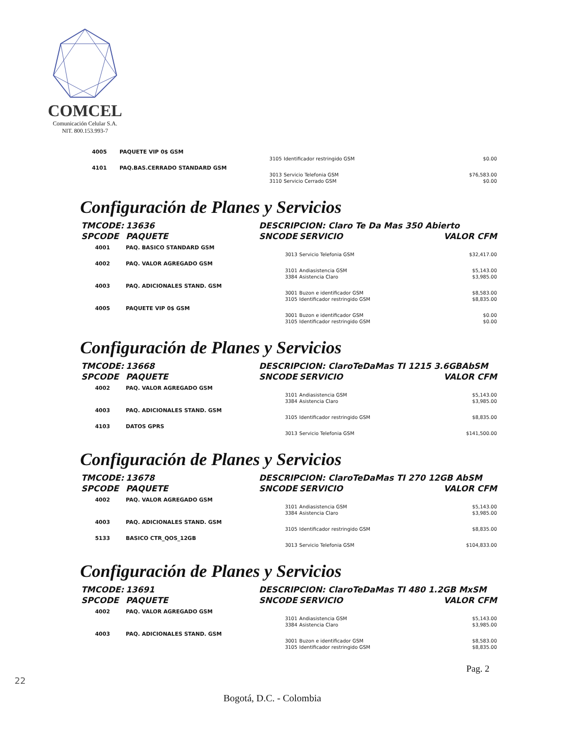COMCEL
Comunicación Celular S.A.
NIT. 800.153.993-7
| 4005 | PAQUETE VIP 0$ GSM | | | |
| | | 3105 | Identificador restringido GSM | $0.00 |
| 4101 | PAQ.BAS.CERRADO STANDARD GSM | | | |
| | | 3013 | Servicio Telefonia GSM | $76,583.00 |
| | | 3110 | Servicio Cerrado GSM | $0.00 |
Configuración de Planes y Servicios
| TMCODE: | 13636 | DESCRIPCION: Claro Te Da Mas 350 Abierto | | |
| SPCODE | PAQUETE | SNCODE | SERVICIO | VALOR CFM |
| 4001 | PAQ. BASICO STANDARD GSM | | | |
| | | 3013 | Servicio Telefonia GSM | $32,417.00 |
| 4002 | PAQ. VALOR AGREGADO GSM | | | |
| | | 3101 | Andiasistencia GSM | $5,143.00 |
| | | 3384 | Asistencia Claro | $3,985.00 |
| 4003 | PAQ. ADICIONALES STAND. GSM | | | |
| | | 3001 | Buzon e identificador GSM | $8,583.00 |
| | | 3105 | Identificador restringido GSM | $8,835.00 |
| 4005 | PAQUETE VIP 0$ GSM | | | |
| | | 3001 | Buzon e identificador GSM | $0.00 |
| | | 3105 | Identificador restringido GSM | $0.00 |
Configuración de Planes y Servicios
| TMCODE: | 13668 | DESCRIPCION: ClaroTeDaMas TI 1215 3.6GBAbSM | | |
| SPCODE | PAQUETE | SNCODE | SERVICIO | VALOR CFM |
| 4002 | PAQ. VALOR AGREGADO GSM | | | |
| | | 3101 | Andiasistencia GSM | $5,143.00 |
| | | 3384 | Asistencia Claro | $3,985.00 |
| 4003 | PAQ. ADICIONALES STAND. GSM | | | |
| | | 3105 | Identificador restringido GSM | $8,835.00 |
| 4103 | DATOS GPRS | | | |
| | | 3013 | Servicio Telefonia GSM | $141,500.00 |
Configuración de Planes y Servicios
| TMCODE: | 13678 | DESCRIPCION: ClaroTeDaMas TI 270 12GB AbSM | | |
| SPCODE | PAQUETE | SNCODE | SERVICIO | VALOR CFM |
| 4002 | PAQ. VALOR AGREGADO GSM | | | |
| | | 3101 | Andiasistencia GSM | $5,143.00 |
| | | 3384 | Asistencia Claro | $3,985.00 |
| 4003 | PAQ. ADICIONALES STAND. GSM | | | |
| | | 3105 | Identificador restringido GSM | $8,835.00 |
| 5133 | BASICO CTR_QOS_12GB | | | |
| | | 3013 | Servicio Telefonia GSM | $104,833.00 |
Configuración de Planes y Servicios
| TMCODE: | 13691 | DESCRIPCION: ClaroTeDaMas TI 480 1.2GB MxSM | | |
| SPCODE | PAQUETE | SNCODE | SERVICIO | VALOR CFM |
| 4002 | PAQ. VALOR AGREGADO GSM | | | |
| | | 3101 | Andiasistencia GSM | $5,143.00 |
| | | 3384 | Asistencia Claro | $3,985.00 |
| 4003 | PAQ. ADICIONALES STAND. GSM | | | |
| | | 3001 | Buzon e identificador GSM | $8,583.00 |
| | | 3105 | Identificador restringido GSM | $8,835.00 |
Pag. 2
22
Bogotá, D.C. - Colombia